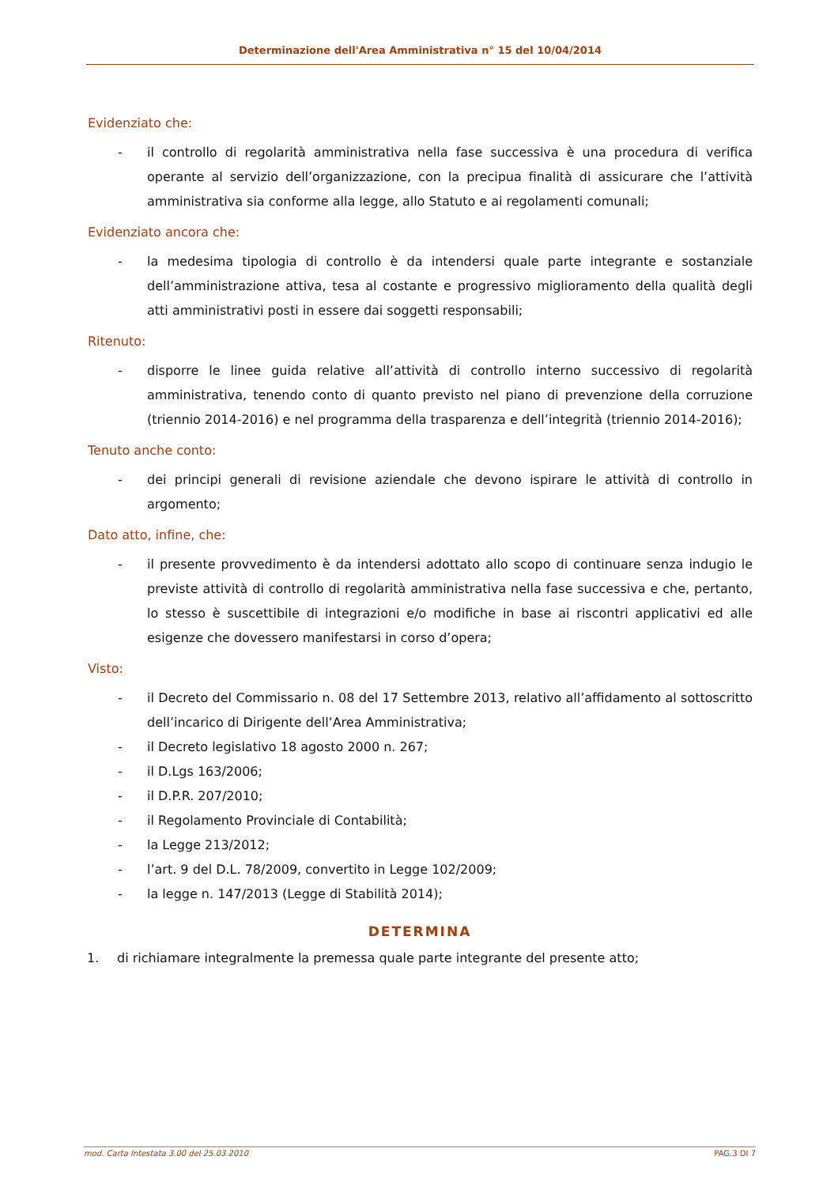Determinazione dell'Area Amministrativa n° 15 del 10/04/2014
Evidenziato che:
- il controllo di regolarità amministrativa nella fase successiva è una procedura di verifica operante al servizio dell’organizzazione, con la precipua finalità di assicurare che l’attività amministrativa sia conforme alla legge, allo Statuto e ai regolamenti comunali;
Evidenziato ancora che:
- la medesima tipologia di controllo è da intendersi quale parte integrante e sostanziale dell’amministrazione attiva, tesa al costante e progressivo miglioramento della qualità degli atti amministrativi posti in essere dai soggetti responsabili;
Ritenuto:
- disporre le linee guida relative all’attività di controllo interno successivo di regolarità amministrativa, tenendo conto di quanto previsto nel piano di prevenzione della corruzione (triennio 2014-2016) e nel programma della trasparenza e dell’integrità (triennio 2014-2016);
Tenuto anche conto:
- dei principi generali di revisione aziendale che devono ispirare le attività di controllo in argomento;
Dato atto, infine, che:
- il presente provvedimento è da intendersi adottato allo scopo di continuare senza indugio le previste attività di controllo di regolarità amministrativa nella fase successiva e che, pertanto, lo stesso è suscettibile di integrazioni e/o modifiche in base ai riscontri applicativi ed alle esigenze che dovessero manifestarsi in corso d’opera;
Visto:
- il Decreto del Commissario n. 08 del 17 Settembre 2013, relativo all’affidamento al sottoscritto dell’incarico di Dirigente dell’Area Amministrativa;
- il Decreto legislativo 18 agosto 2000 n. 267;
- il D.Lgs 163/2006;
- il D.P.R. 207/2010;
- il Regolamento Provinciale di Contabilità;
- la Legge 213/2012;
- l’art. 9 del D.L. 78/2009, convertito in Legge 102/2009;
- la legge n. 147/2013 (Legge di Stabilità 2014);
DETERMINA
1. di richiamare integralmente la premessa quale parte integrante del presente atto;
mod. Carta Intestata 3.00 del 25.03.2010 PAG.3 DI 7